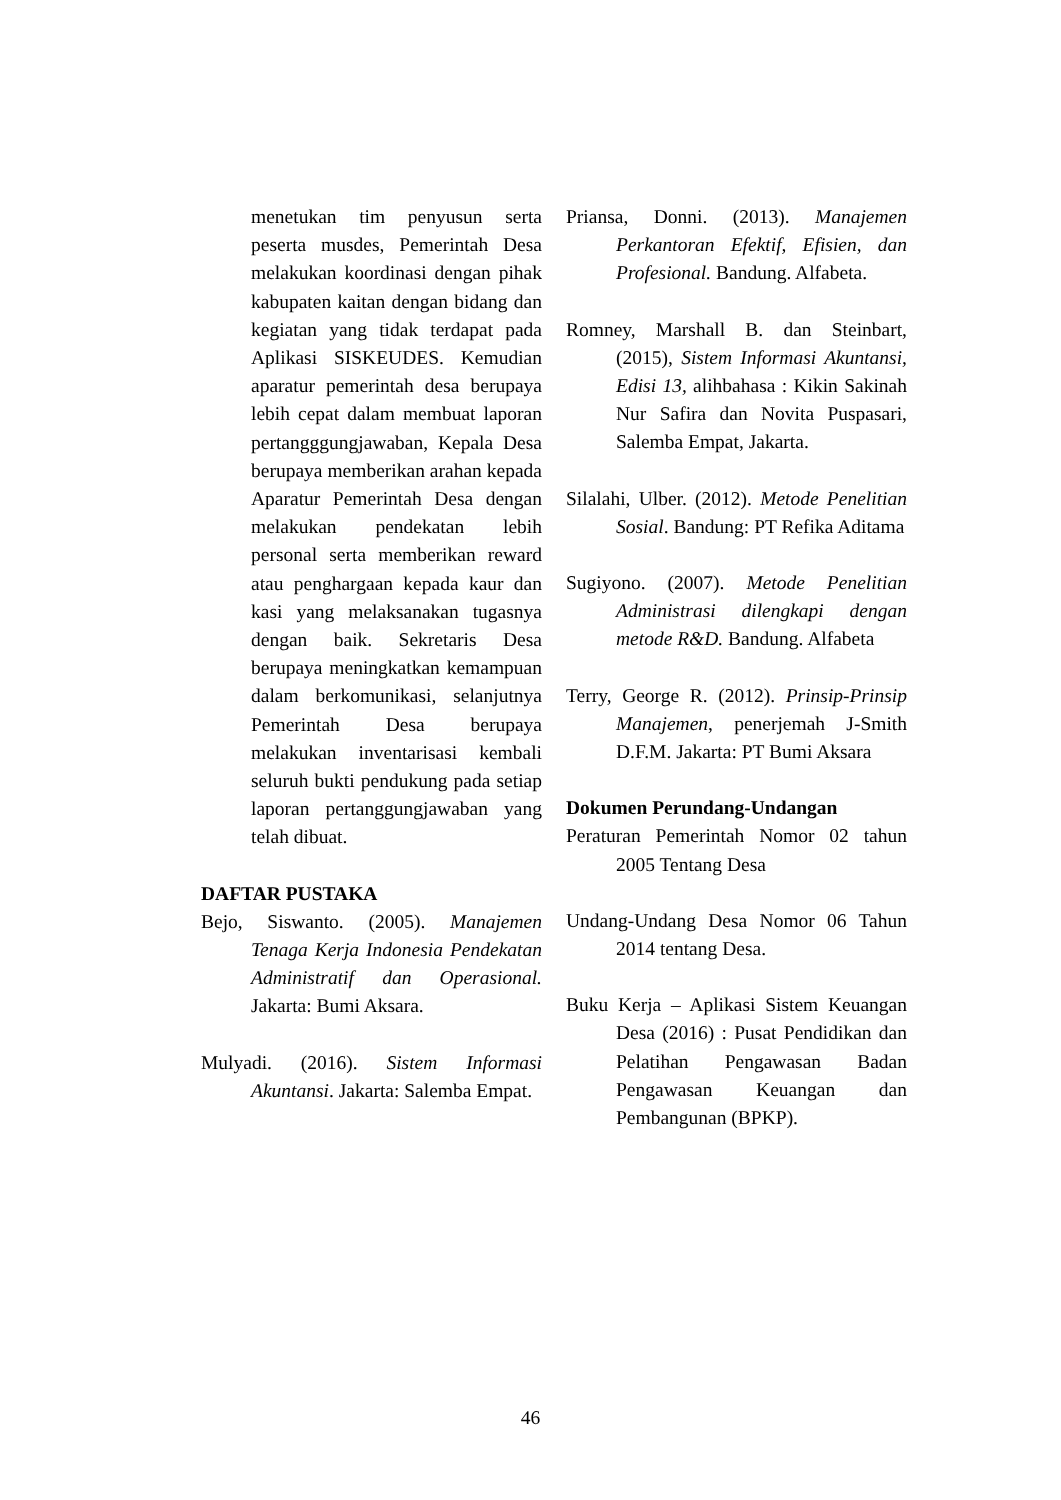menetukan tim penyusun serta peserta musdes, Pemerintah Desa melakukan koordinasi dengan pihak kabupaten kaitan dengan bidang dan kegiatan yang tidak terdapat pada Aplikasi SISKEUDES. Kemudian aparatur pemerintah desa berupaya lebih cepat dalam membuat laporan pertangggungjawaban, Kepala Desa berupaya memberikan arahan kepada Aparatur Pemerintah Desa dengan melakukan pendekatan lebih personal serta memberikan reward atau penghargaan kepada kaur dan kasi yang melaksanakan tugasnya dengan baik. Sekretaris Desa berupaya meningkatkan kemampuan dalam berkomunikasi, selanjutnya Pemerintah Desa berupaya melakukan inventarisasi kembali seluruh bukti pendukung pada setiap laporan pertanggungjawaban yang telah dibuat.
DAFTAR PUSTAKA
Bejo, Siswanto. (2005). Manajemen Tenaga Kerja Indonesia Pendekatan Administratif dan Operasional. Jakarta: Bumi Aksara.
Mulyadi. (2016). Sistem Informasi Akuntansi. Jakarta: Salemba Empat.
Priansa, Donni. (2013). Manajemen Perkantoran Efektif, Efisien, dan Profesional. Bandung. Alfabeta.
Romney, Marshall B. dan Steinbart, (2015), Sistem Informasi Akuntansi, Edisi 13, alihbahasa : Kikin Sakinah Nur Safira dan Novita Puspasari, Salemba Empat, Jakarta.
Silalahi, Ulber. (2012). Metode Penelitian Sosial. Bandung: PT Refika Aditama
Sugiyono. (2007). Metode Penelitian Administrasi dilengkapi dengan metode R&D. Bandung. Alfabeta
Terry, George R. (2012). Prinsip-Prinsip Manajemen, penerjemah J-Smith D.F.M. Jakarta: PT Bumi Aksara
Dokumen Perundang-Undangan
Peraturan Pemerintah Nomor 02 tahun 2005 Tentang Desa
Undang-Undang Desa Nomor 06 Tahun 2014 tentang Desa.
Buku Kerja – Aplikasi Sistem Keuangan Desa (2016) : Pusat Pendidikan dan Pelatihan Pengawasan Badan Pengawasan Keuangan dan Pembangunan (BPKP).
46